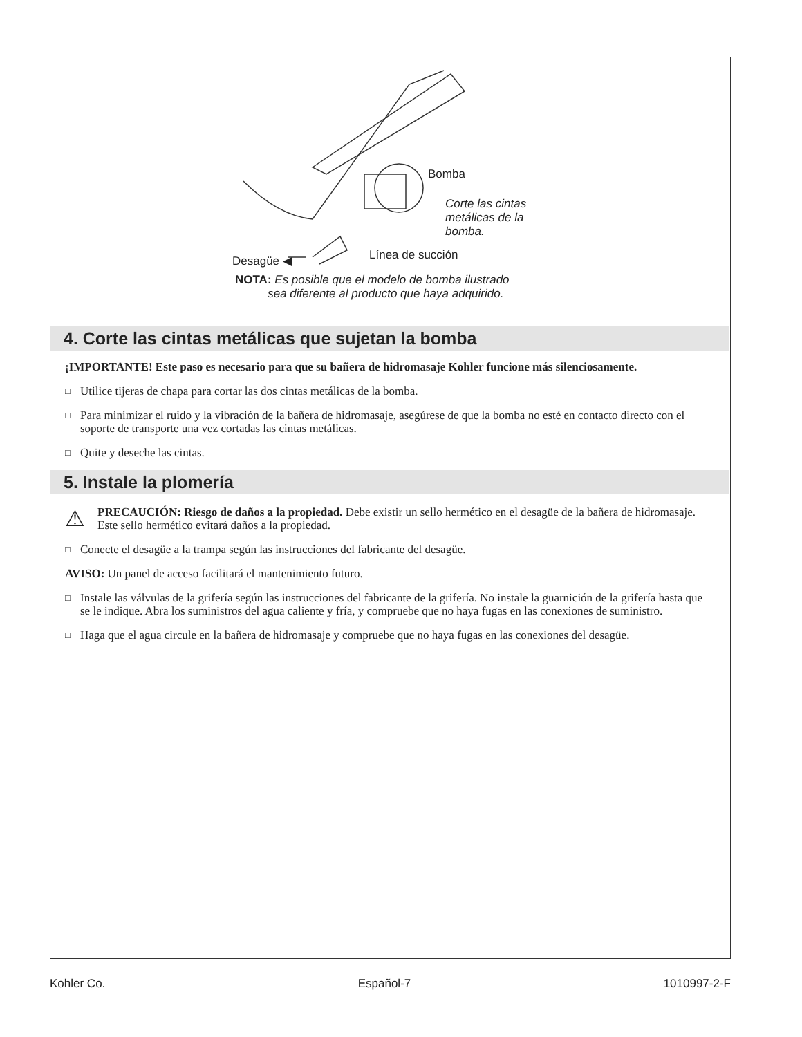Bomba
Corte las cintas
metálicas de la
bomba.
Línea de succión
Desagüe ◀
NOTA: Es posible que el modelo de bomba ilustrado
sea diferente al producto que haya adquirido.
4. Corte las cintas metálicas que sujetan la bomba
¡IMPORTANTE! Este paso es necesario para que su bañera de hidromasaje Kohler funcione más silenciosamente.
□ Utilice tijeras de chapa para cortar las dos cintas metálicas de la bomba.
□ Para minimizar el ruido y la vibración de la bañera de hidromasaje, asegúrese de que la bomba no esté en contacto directo con el soporte de transporte una vez cortadas las cintas metálicas.
□ Quite y deseche las cintas.
5. Instale la plomería
⚠
PRECAUCIÓN: Riesgo de daños a la propiedad. Debe existir un sello hermético en el desagüe de la bañera de hidromasaje. Este sello hermético evitará daños a la propiedad.
□ Conecte el desagüe a la trampa según las instrucciones del fabricante del desagüe.
AVISO: Un panel de acceso facilitará el mantenimiento futuro.
□ Instale las válvulas de la grifería según las instrucciones del fabricante de la grifería. No instale la guarnición de la grifería hasta que se le indique. Abra los suministros del agua caliente y fría, y compruebe que no haya fugas en las conexiones de suministro.
□ Haga que el agua circule en la bañera de hidromasaje y compruebe que no haya fugas en las conexiones del desagüe.
Kohler Co. Español-7 1010997-2-F